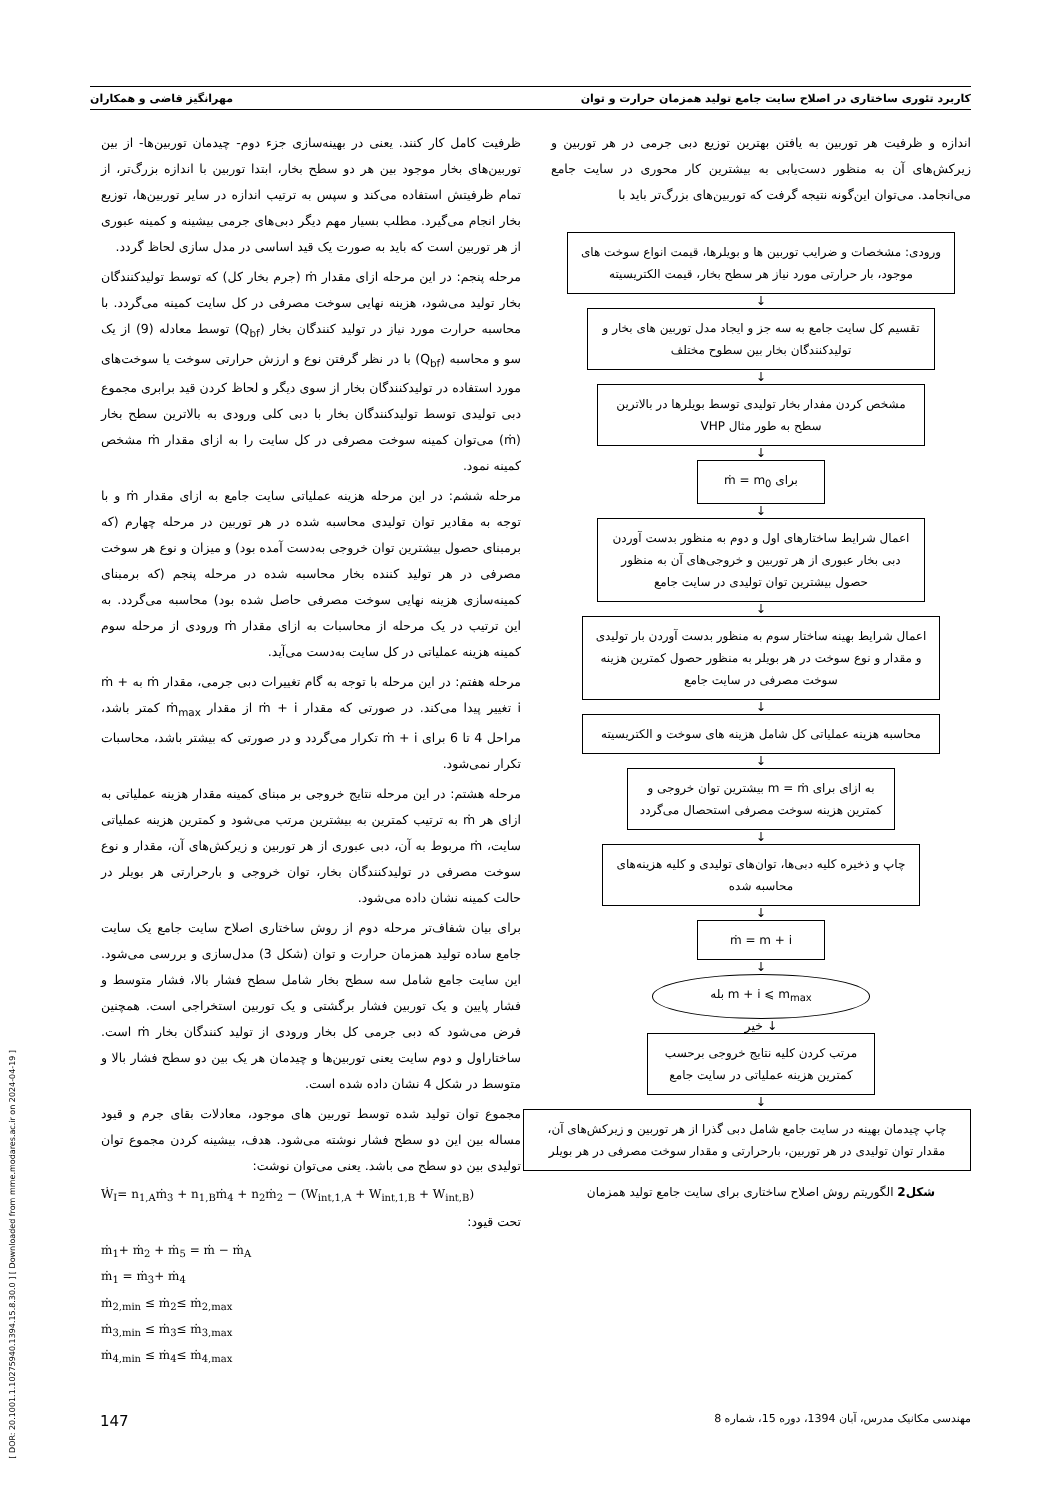کاربرد تئوری ساختاری در اصلاح سایت جامع تولید همزمان حرارت و توان مهرانگیز قاضی و همکاران
اندازه و ظرفیت هر توربین به یافتن بهترین توزیع دبی جرمی در هر توربین و زیرکش‌های آن به منظور دست‌یابی به بیشترین کار محوری در سایت جامع می‌انجامد. می‌توان این‌گونه نتیجه گرفت که توربین‌های بزرگ‌تر باید با
ورودی: مشخصات و ضرایب توربین ها و بویلرها، قیمت انواع سوخت های موجود، بار حرارتی مورد نیاز هر سطح بخار، قیمت الکتریسیته
↓
تقسیم کل سایت جامع به سه جز و ایجاد مدل توربین های بخار و تولیدکنندگان بخار بین سطوح مختلف
↓
مشخص کردن مفدار بخار تولیدی توسط بویلرها در بالاترین سطح به طور مثال VHP
↓
برای ṁ = m<sub>0</sub>
↓
اعمال شرایط ساختارهای اول و دوم به منظور بدست آوردن دبی بخار عبوری از هر توربین و خروجی‌های آن به منظور حصول بیشترین توان تولیدی در سایت جامع
↓
اعمال شرایط بهینه ساختار سوم به منظور بدست آوردن بار تولیدی و مقدار و نوع سوخت در هر بویلر به منظور حصول کمترین هزینه سوخت مصرفی در سایت جامع
↓
محاسبه هزینه عملیاتی کل شامل هزینه های سوخت و الکتریسیته
↓
به ازای برای m = ṁ بیشترین توان خروجی و کمترین هزینه سوخت مصرفی استحصال می‌گردد
↓
چاپ و ذخیره کلیه دبی‌ها، توان‌های تولیدی و کلیه هزینه‌های محاسبه شده
↓
ṁ = m + i
↓
m + i ⩽ m<sub>max</sub> بله
↓ خیر
مرتب کردن کلیه نتایج خروجی برحسب کمترین هزینه عملیاتی در سایت جامع
↓
چاپ چیدمان بهینه در سایت جامع شامل دبی گذرا از هر توربین و زیرکش‌های آن، مقدار توان تولیدی در هر توربین، بارحرارتی و مقدار سوخت مصرفی در هر بویلر
شکل2 الگوریتم روش اصلاح ساختاری برای سایت جامع تولید همزمان
ظرفیت کامل کار کنند. یعنی در بهینه‌سازی جزء دوم- چیدمان توربین‌ها- از بین توربین‌های بخار موجود بین هر دو سطح بخار، ابتدا توربین با اندازه بزرگ‌تر، از تمام ظرفیتش استفاده می‌کند و سپس به ترتیب اندازه در سایر توربین‌ها، توزیع بخار انجام می‌گیرد. مطلب بسیار مهم دیگر دبی‌های جرمی بیشینه و کمینه عبوری از هر توربین است که باید به صورت یک قید اساسی در مدل سازی لحاظ گردد.
مرحله پنجم: در این مرحله ازای مقدار ṁ (جرم بخار کل) که توسط تولیدکنندگان بخار تولید می‌شود، هزینه نهایی سوخت مصرفی در کل سایت کمینه می‌گردد. با محاسبه حرارت مورد نیاز در تولید کنندگان بخار (Q<sub>bf</sub>) توسط معادله (9) از یک سو و محاسبه (Q<sub>bf</sub>) با در نظر گرفتن نوع و ارزش حرارتی سوخت یا سوخت‌های مورد استفاده در تولیدکنندگان بخار از سوی دیگر و لحاظ کردن قید برابری مجموع دبی تولیدی توسط تولیدکنندگان بخار با دبی کلی ورودی به بالاترین سطح بخار (ṁ) می‌توان کمینه سوخت مصرفی در کل سایت را به ازای مقدار ṁ مشخص کمینه نمود.
مرحله ششم: در این مرحله هزینه عملیاتی سایت جامع به ازای مقدار ṁ و با توجه به مقادیر توان تولیدی محاسبه شده در هر توربین در مرحله چهارم (که برمبنای حصول بیشترین توان خروجی به‌دست آمده بود) و میزان و نوع هر سوخت مصرفی در هر تولید کننده بخار محاسبه شده در مرحله پنجم (که برمبنای کمینه‌سازی هزینه نهایی سوخت مصرفی حاصل شده بود) محاسبه می‌گردد. به این ترتیب در یک مرحله از محاسبات به ازای مقدار ṁ ورودی از مرحله سوم کمینه هزینه عملیاتی در کل سایت به‌دست می‌آید.
مرحله هفتم: در این مرحله با توجه به گام تغییرات دبی جرمی، مقدار ṁ به ṁ + i تغییر پیدا می‌کند. در صورتی که مقدار ṁ + i از مقدار ṁ<sub>max</sub> کمتر باشد، مراحل 4 تا 6 برای ṁ + i تکرار می‌گردد و در صورتی که بیشتر باشد، محاسبات تکرار نمی‌شود.
مرحله هشتم: در این مرحله نتایج خروجی بر مبنای کمینه مقدار هزینه عملیاتی به ازای هر ṁ به ترتیب کمترین به بیشترین مرتب می‌شود و کمترین هزینه عملیاتی سایت، ṁ مربوط به آن، دبی عبوری از هر توربین و زیرکش‌های آن، مقدار و نوع سوخت مصرفی در تولیدکنندگان بخار، توان خروجی و بارحرارتی هر بویلر در حالت کمینه نشان داده می‌شود.
برای بیان شفاف‌تر مرحله دوم از روش ساختاری اصلاح سایت جامع یک سایت جامع ساده تولید همزمان حرارت و توان (شکل 3) مدل‌سازی و بررسی می‌شود. این سایت جامع شامل سه سطح بخار شامل سطح فشار بالا، فشار متوسط و فشار پایین و یک توربین فشار برگشتی و یک توربین استخراجی است. همچنین فرض می‌شود که دبی جرمی کل بخار ورودی از تولید کنندگان بخار ṁ است. ساختاراول و دوم سایت یعنی توربین‌ها و چیدمان هر یک بین دو سطح فشار بالا و متوسط در شکل 4 نشان داده شده است.
مجموع توان تولید شده توسط توربین های موجود، معادلات بقای جرم و قیود مساله بین این دو سطح فشار نوشته می‌شود. هدف، بیشینه کردن مجموع توان تولیدی بین دو سطح می باشد. یعنی می‌توان نوشت:
Ẇ<sub>I</sub>= n<sub>1,A</sub>ṁ<sub>3</sub> + n<sub>1,B</sub>ṁ<sub>4</sub> + n<sub>2</sub>ṁ<sub>2</sub> − (W<sub>int,1,A</sub> + W<sub>int,1,B</sub> + W<sub>int,B</sub>)
تحت قیود:
ṁ<sub>1</sub>+ ṁ<sub>2</sub> + ṁ<sub>5</sub> = ṁ − ṁ<sub>A</sub>
ṁ<sub>1</sub> = ṁ<sub>3</sub>+ ṁ<sub>4</sub>
ṁ<sub>2,min</sub> ≤ ṁ<sub>2</sub>≤ ṁ<sub>2,max</sub>
ṁ<sub>3,min</sub> ≤ ṁ<sub>3</sub>≤ ṁ<sub>3,max</sub>
ṁ<sub>4,min</sub> ≤ ṁ<sub>4</sub>≤ ṁ<sub>4,max</sub>
مهندسی مکانیک مدرس، آبان 1394، دوره 15، شماره 8 147
[ DOR: 20.1001.1.10275940.1394.15.8.30.0 ] [ Downloaded from mme.modares.ac.ir on 2024-04-19 ]